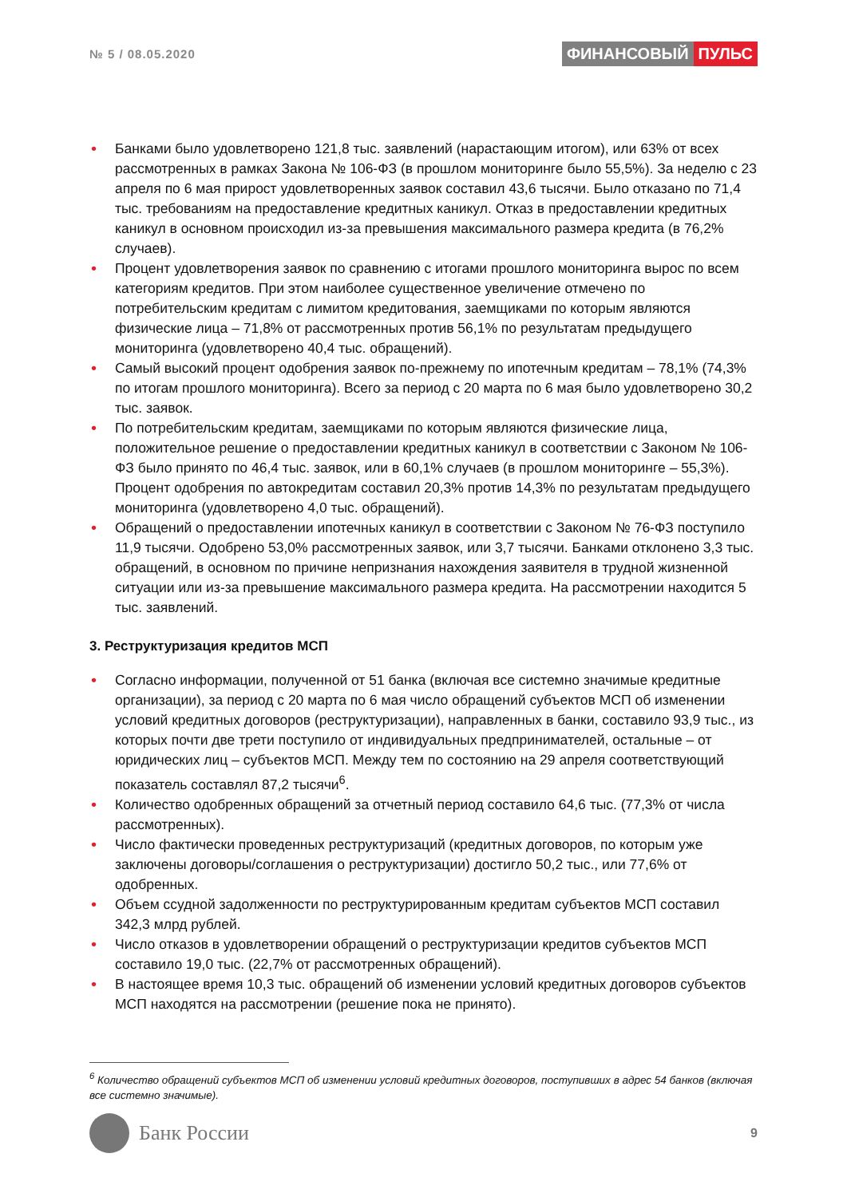№ 5 / 08.05.2020
ФИНАНСОВЫЙ ПУЛЬС
• Банками было удовлетворено 121,8 тыс. заявлений (нарастающим итогом), или 63% от всех рассмотренных в рамках Закона № 106-ФЗ (в прошлом мониторинге было 55,5%). За неделю с 23 апреля по 6 мая прирост удовлетворенных заявок составил 43,6 тысячи. Было отказано по 71,4 тыс. требованиям на предоставление кредитных каникул. Отказ в предоставлении кредитных каникул в основном происходил из-за превышения максимального размера кредита (в 76,2% случаев).
• Процент удовлетворения заявок по сравнению с итогами прошлого мониторинга вырос по всем категориям кредитов. При этом наиболее существенное увеличение отмечено по потребительским кредитам с лимитом кредитования, заемщиками по которым являются физические лица – 71,8% от рассмотренных против 56,1% по результатам предыдущего мониторинга (удовлетворено 40,4 тыс. обращений).
• Самый высокий процент одобрения заявок по-прежнему по ипотечным кредитам – 78,1% (74,3% по итогам прошлого мониторинга). Всего за период с 20 марта по 6 мая было удовлетворено 30,2 тыс. заявок.
• По потребительским кредитам, заемщиками по которым являются физические лица, положительное решение о предоставлении кредитных каникул в соответствии с Законом № 106-ФЗ было принято по 46,4 тыс. заявок, или в 60,1% случаев (в прошлом мониторинге – 55,3%). Процент одобрения по автокредитам составил 20,3% против 14,3% по результатам предыдущего мониторинга (удовлетворено 4,0 тыс. обращений).
• Обращений о предоставлении ипотечных каникул в соответствии с Законом № 76-ФЗ поступило 11,9 тысячи. Одобрено 53,0% рассмотренных заявок, или 3,7 тысячи. Банками отклонено 3,3 тыс. обращений, в основном по причине непризнания нахождения заявителя в трудной жизненной ситуации или из-за превышение максимального размера кредита. На рассмотрении находится 5 тыс. заявлений.
3. Реструктуризация кредитов МСП
• Согласно информации, полученной от 51 банка (включая все системно значимые кредитные организации), за период с 20 марта по 6 мая число обращений субъектов МСП об изменении условий кредитных договоров (реструктуризации), направленных в банки, составило 93,9 тыс., из которых почти две трети поступило от индивидуальных предпринимателей, остальные – от юридических лиц – субъектов МСП. Между тем по состоянию на 29 апреля соответствующий показатель составлял 87,2 тысячи<sup>6</sup>.
• Количество одобренных обращений за отчетный период составило 64,6 тыс. (77,3% от числа рассмотренных).
• Число фактически проведенных реструктуризаций (кредитных договоров, по которым уже заключены договоры/соглашения о реструктуризации) достигло 50,2 тыс., или 77,6% от одобренных.
• Объем ссудной задолженности по реструктурированным кредитам субъектов МСП составил 342,3 млрд рублей.
• Число отказов в удовлетворении обращений о реструктуризации кредитов субъектов МСП составило 19,0 тыс. (22,7% от рассмотренных обращений).
• В настоящее время 10,3 тыс. обращений об изменении условий кредитных договоров субъектов МСП находятся на рассмотрении (решение пока не принято).
<sup>6</sup> Количество обращений субъектов МСП об изменении условий кредитных договоров, поступивших в адрес 54 банков (включая все системно значимые).
Банк России
9